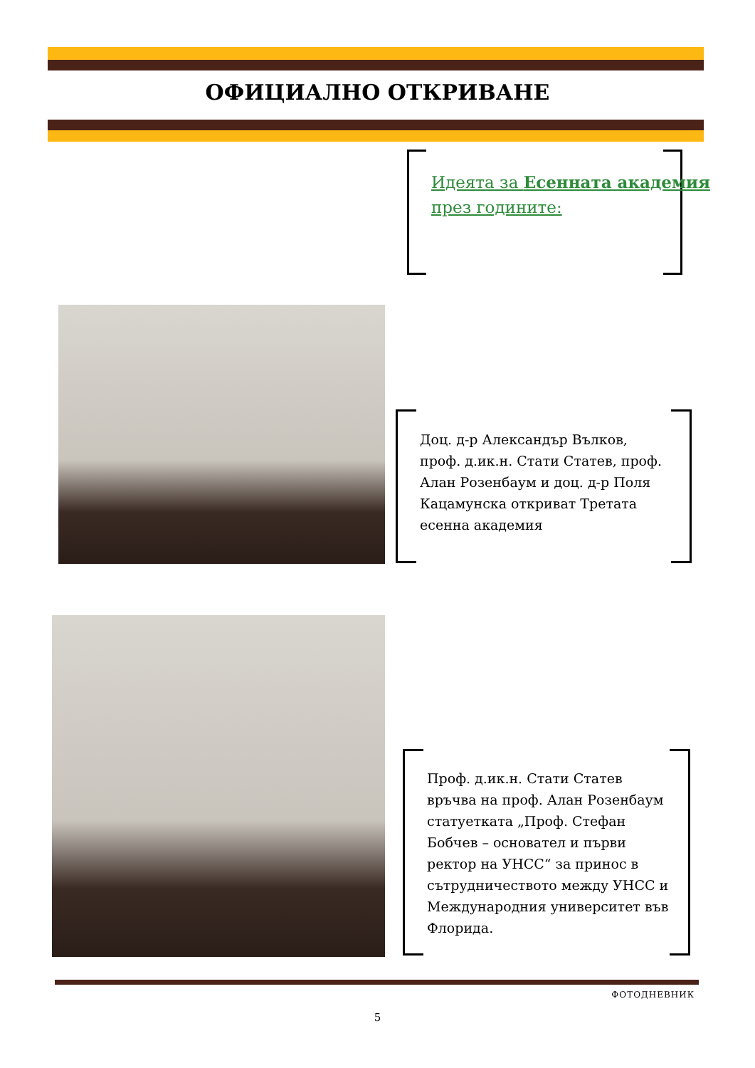ОФИЦИАЛНО ОТКРИВАНЕ
Идеята за Есенната академия през годините:
Доц. д-р Александър Вълков, проф. д.ик.н. Стати Статев, проф. Алан Розенбаум и доц. д-р Поля Кацамунска откриват Третата есенна академия
Проф. д.ик.н. Стати Статев връчва на проф. Алан Розенбаум статуетката „Проф. Стефан Бобчев – основател и първи ректор на УНСС“ за принос в сътрудничеството между УНСС и Международния университет във Флорида.
ФОТОДНЕВНИК
5